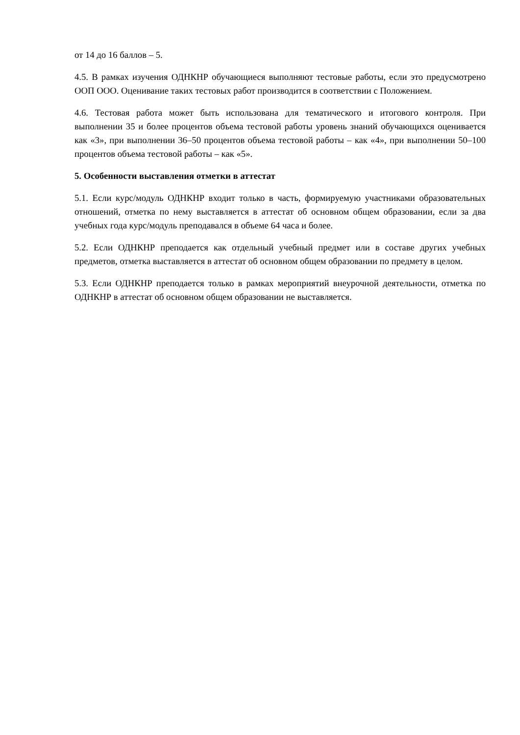от 14 до 16 баллов – 5.
4.5. В рамках изучения ОДНКНР обучающиеся выполняют тестовые работы, если это предусмотрено ООП ООО. Оценивание таких тестовых работ производится в соответствии с Положением.
4.6. Тестовая работа может быть использована для тематического и итогового контроля. При выполнении 35 и более процентов объема тестовой работы уровень знаний обучающихся оценивается как «3», при выполнении 36–50 процентов объема тестовой работы – как «4», при выполнении 50–100 процентов объема тестовой работы – как «5».
5. Особенности выставления отметки в аттестат
5.1. Если курс/модуль ОДНКНР входит только в часть, формируемую участниками образовательных отношений, отметка по нему выставляется в аттестат об основном общем образовании, если за два учебных года курс/модуль преподавался в объеме 64 часа и более.
5.2. Если ОДНКНР преподается как отдельный учебный предмет или в составе других учебных предметов, отметка выставляется в аттестат об основном общем образовании по предмету в целом.
5.3. Если ОДНКНР преподается только в рамках мероприятий внеурочной деятельности, отметка по ОДНКНР в аттестат об основном общем образовании не выставляется.